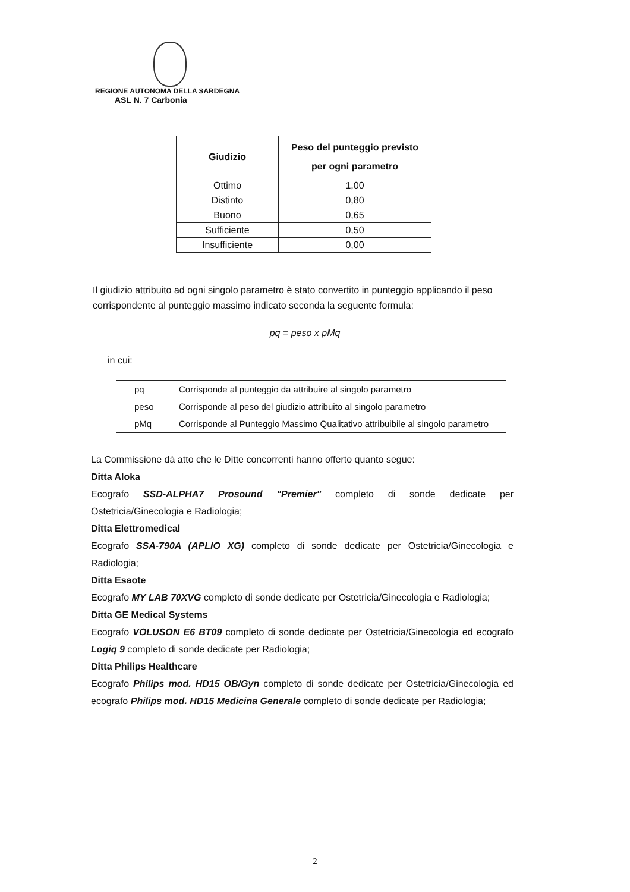REGIONE AUTONOMA DELLA SARDEGNA
ASL N. 7 Carbonia
| Giudizio | Peso del punteggio previsto per ogni parametro |
| --- | --- |
| Ottimo | 1,00 |
| Distinto | 0,80 |
| Buono | 0,65 |
| Sufficiente | 0,50 |
| Insufficiente | 0,00 |
Il giudizio attribuito ad ogni singolo parametro è stato convertito in punteggio applicando il peso corrispondente al punteggio massimo indicato seconda la seguente formula:
pq = peso x pMq
in cui:
| pq | Corrisponde al punteggio da attribuire al singolo parametro |
| peso | Corrisponde al peso del giudizio attribuito al singolo parametro |
| pMq | Corrisponde al Punteggio Massimo Qualitativo attribuibile al singolo parametro |
La Commissione dà atto che le Ditte concorrenti hanno offerto quanto segue:
Ditta Aloka
Ecografo SSD-ALPHA7 Prosound "Premier" completo di sonde dedicate per Ostetricia/Ginecologia e Radiologia;
Ditta Elettromedical
Ecografo SSA-790A (APLIO XG) completo di sonde dedicate per Ostetricia/Ginecologia e Radiologia;
Ditta Esaote
Ecografo MY LAB 70XVG completo di sonde dedicate per Ostetricia/Ginecologia e Radiologia;
Ditta GE Medical Systems
Ecografo VOLUSON E6 BT09 completo di sonde dedicate per Ostetricia/Ginecologia ed ecografo Logiq 9 completo di sonde dedicate per Radiologia;
Ditta Philips Healthcare
Ecografo Philips mod. HD15 OB/Gyn completo di sonde dedicate per Ostetricia/Ginecologia ed ecografo Philips mod. HD15 Medicina Generale completo di sonde dedicate per Radiologia;
2